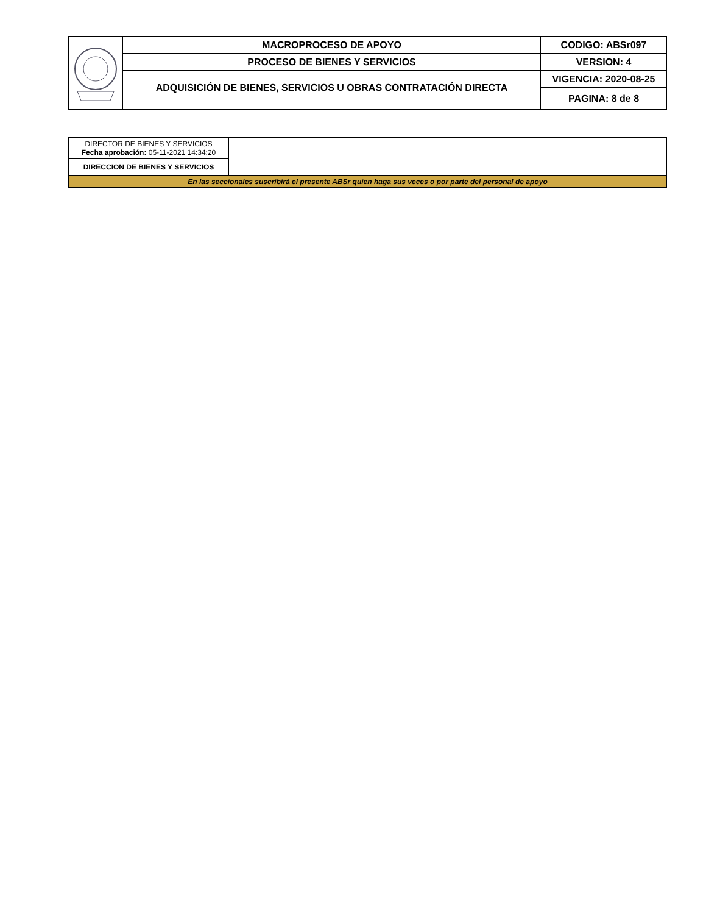| | MACROPROCESO DE APOYO | CODIGO: ABSr097 |
| | PROCESO DE BIENES Y SERVICIOS | VERSION: 4 |
| | ADQUISICIÓN DE BIENES, SERVICIOS U OBRAS CONTRATACIÓN DIRECTA | VIGENCIA: 2020-08-25 |
| | | PAGINA: 8 de 8 |
| DIRECTOR DE BIENES Y SERVICIOS Fecha aprobación: 05-11-2021 14:34:20 | |
| DIRECCION DE BIENES Y SERVICIOS | |
| En las seccionales suscribirá el presente ABSr quien haga sus veces o por parte del personal de apoyo | |